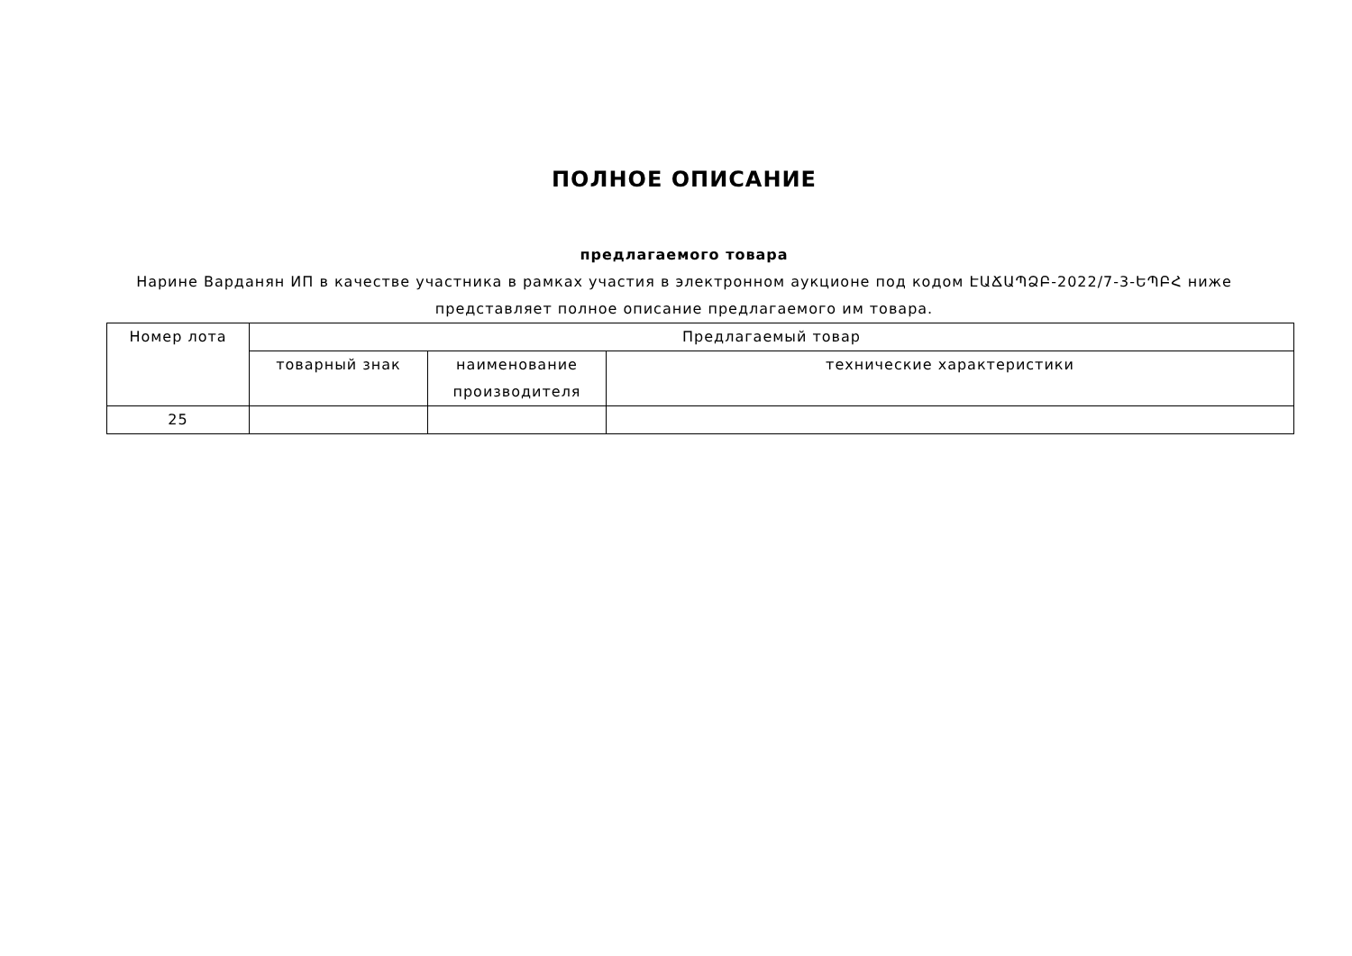ПОЛНОЕ ОПИСАНИЕ
предлагаемого товара
Нарине Варданян ИП в качестве участника в рамках участия в электронном аукционе под кодом ԷԱՃԱՊՁԲ-2022/7-3-ԵՊԲՀ ниже представляет полное описание предлагаемого им товара.
| Номер лота | Предлагаемый товар | | |
| --- | --- | --- | --- |
| | товарный знак | наименование производителя | технические характеристики |
| 25 | | | |